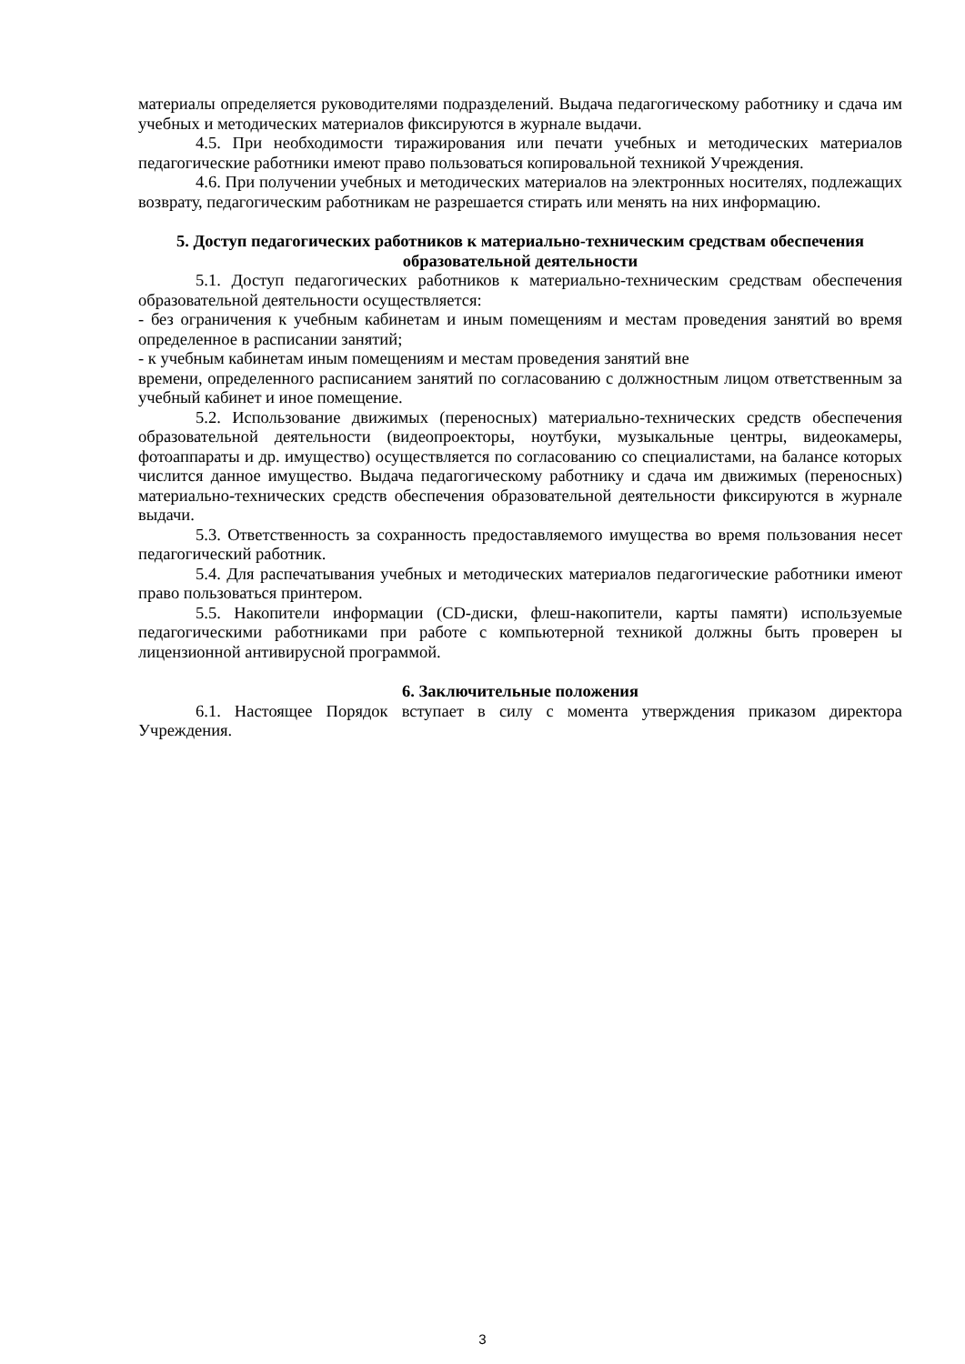материалы определяется руководителями подразделений. Выдача педагогическому работнику и сдача им учебных и методических материалов фиксируются в журнале выдачи.
4.5. При необходимости тиражирования или печати учебных и методических материалов педагогические работники имеют право пользоваться копировальной техникой Учреждения.
4.6. При получении учебных и методических материалов на электронных носителях, подлежащих возврату, педагогическим работникам не разрешается стирать или менять на них информацию.
5. Доступ педагогических работников к материально-техническим средствам обеспечения образовательной деятельности
5.1. Доступ педагогических работников к материально-техническим средствам обеспечения образовательной деятельности осуществляется:
- без ограничения к учебным кабинетам и иным помещениям и местам проведения занятий во время определенное в расписании занятий;
- к учебным кабинетам иным помещениям и местам проведения занятий вне
времени, определенного расписанием занятий по согласованию с должностным лицом ответственным за учебный кабинет и иное помещение.
5.2. Использование движимых (переносных) материально-технических средств обеспечения образовательной деятельности (видеопроекторы, ноутбуки, музыкальные центры, видеокамеры, фотоаппараты и др. имущество) осуществляется по согласованию со специалистами, на балансе которых числится данное имущество. Выдача педагогическому работнику и сдача им движимых (переносных) материально-технических средств обеспечения образовательной деятельности фиксируются в журнале выдачи.
5.3. Ответственность за сохранность предоставляемого имущества во время пользования несет педагогический работник.
5.4. Для распечатывания учебных и методических материалов педагогические работники имеют право пользоваться принтером.
5.5. Накопители информации (CD-диски, флеш-накопители, карты памяти) используемые педагогическими работниками при работе с компьютерной техникой должны быть проверен ы лицензионной антивирусной программой.
6. Заключительные положения
6.1. Настоящее Порядок вступает в силу с момента утверждения приказом директора Учреждения.
3